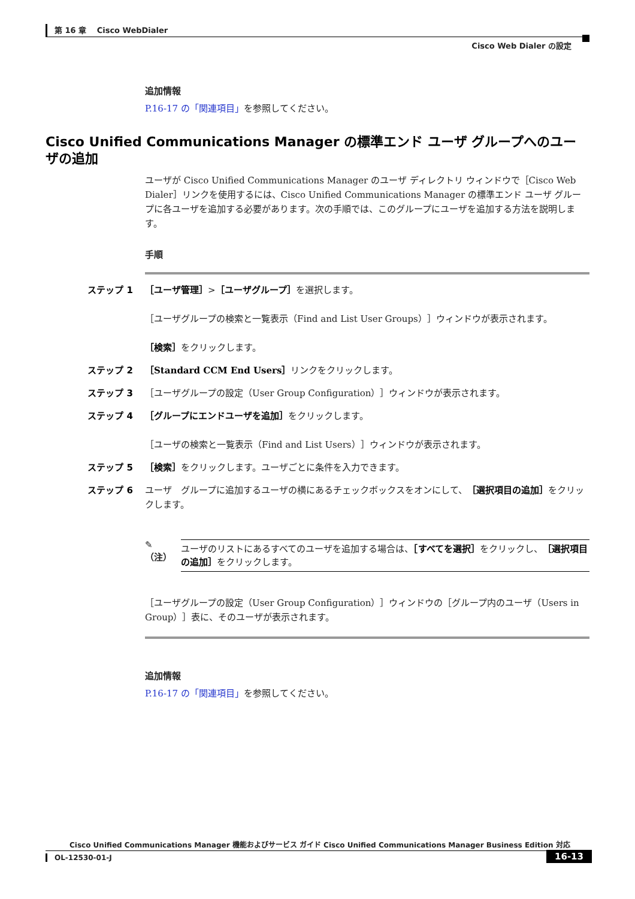第 16 章　 Cisco WebDialer
Cisco Web Dialer の設定
追加情報
P.16-17 の「関連項目」を参照してください。
Cisco Unified Communications Manager の標準エンド ユーザ グループへのユーザの追加
ユーザが Cisco Unified Communications Manager のユーザ ディレクトリ ウィンドウで［Cisco Web Dialer］リンクを使用するには、Cisco Unified Communications Manager の標準エンド ユーザ グループに各ユーザを追加する必要があります。次の手順では、このグループにユーザを追加する方法を説明します。
手順
ステップ 1 ［ユーザ管理］>［ユーザグループ］を選択します。
［ユーザグループの検索と一覧表示（Find and List User Groups）］ウィンドウが表示されます。
［検索］をクリックします。
ステップ 2 ［Standard CCM End Users］リンクをクリックします。
ステップ 3 ［ユーザグループの設定（User Group Configuration）］ウィンドウが表示されます。
ステップ 4 ［グループにエンドユーザを追加］をクリックします。
［ユーザの検索と一覧表示（Find and List Users）］ウィンドウが表示されます。
ステップ 5 ［検索］をクリックします。ユーザごとに条件を入力できます。
ステップ 6 ユーザ　グループに追加するユーザの横にあるチェックボックスをオンにして、［選択項目の追加］をクリックします。
✎
（注）
ユーザのリストにあるすべてのユーザを追加する場合は、［すべてを選択］をクリックし、［選択項目の追加］をクリックします。
［ユーザグループの設定（User Group Configuration）］ウィンドウの［グループ内のユーザ（Users in Group）］表に、そのユーザが表示されます。
追加情報
P.16-17 の「関連項目」を参照してください。
Cisco Unified Communications Manager 機能およびサービス ガイド Cisco Unified Communications Manager Business Edition 対応
OL-12530-01-J
16-13